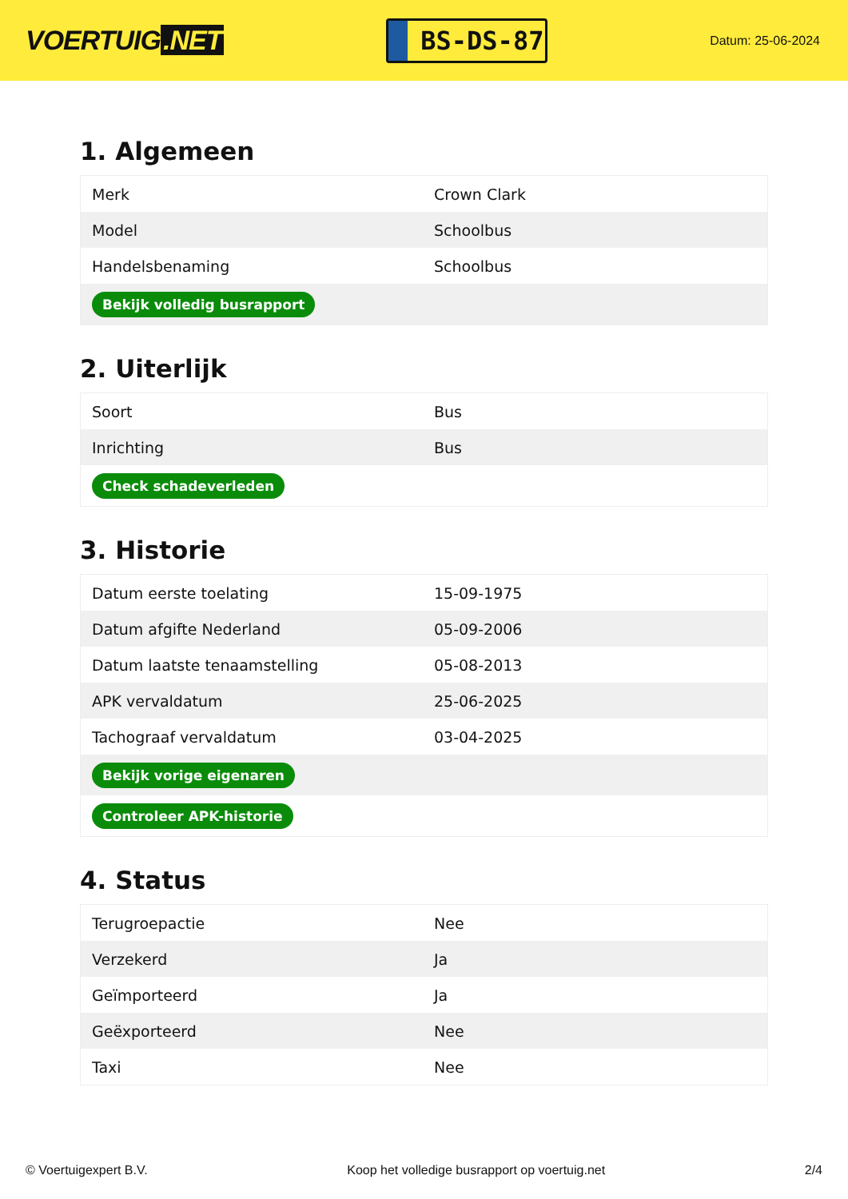VOERTUIG.NET
BS-DS-87
Datum: 25-06-2024
1. Algemeen
| Merk | Crown Clark |
| Model | Schoolbus |
| Handelsbenaming | Schoolbus |
| Bekijk volledig busrapport | |
2. Uiterlijk
| Soort | Bus |
| Inrichting | Bus |
| Check schadeverleden | |
3. Historie
| Datum eerste toelating | 15-09-1975 |
| Datum afgifte Nederland | 05-09-2006 |
| Datum laatste tenaamstelling | 05-08-2013 |
| APK vervaldatum | 25-06-2025 |
| Tachograaf vervaldatum | 03-04-2025 |
| Bekijk vorige eigenaren | |
| Controleer APK-historie | |
4. Status
| Terugroepactie | Nee |
| Verzekerd | Ja |
| Geïmporteerd | Ja |
| Geëxporteerd | Nee |
| Taxi | Nee |
© Voertuigexpert B.V. Koop het volledige busrapport op voertuig.net 2/4